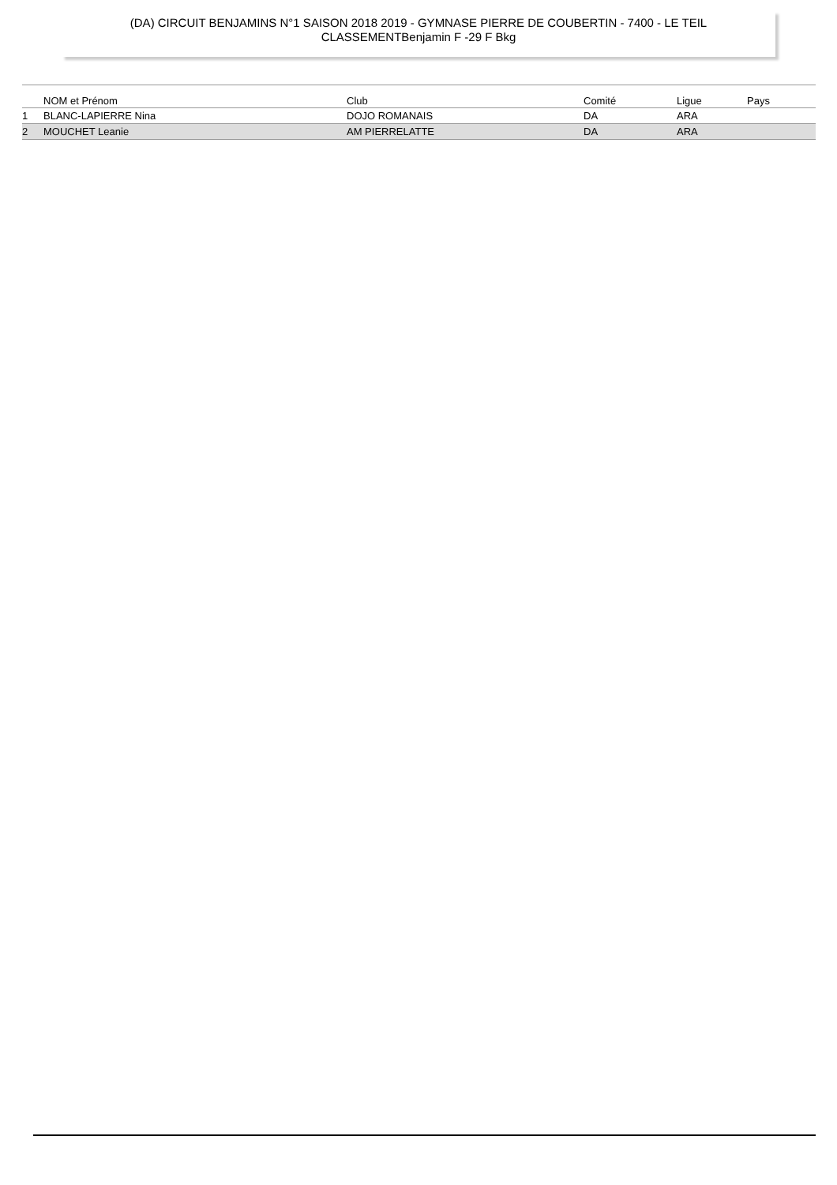(DA) CIRCUIT BENJAMINS N°1 SAISON 2018 2019 - GYMNASE PIERRE DE COUBERTIN - 7400 - LE TEIL
CLASSEMENTBenjamin F -29 F Bkg
| | NOM et Prénom | Club | Comité | Ligue | Pays |
| --- | --- | --- | --- | --- | --- |
| 1 | BLANC-LAPIERRE Nina | DOJO ROMANAIS | DA | ARA | |
| 2 | MOUCHET Leanie | AM PIERRELATTE | DA | ARA | |